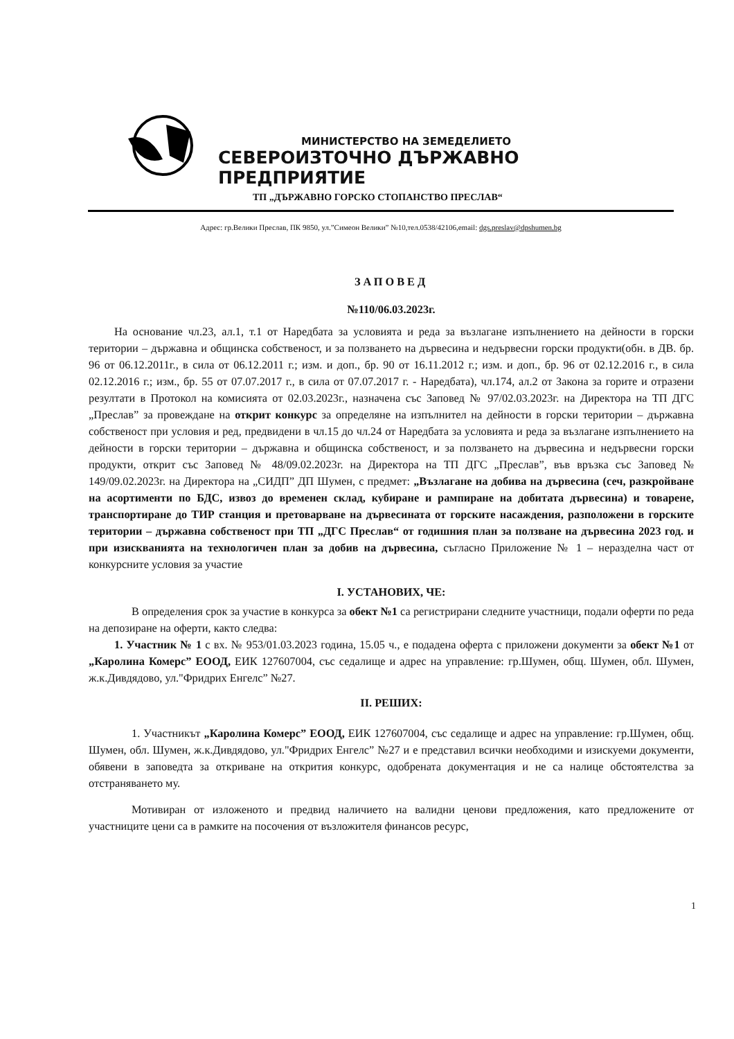МИНИСТЕРСТВО НА ЗЕМЕДЕЛИЕТО
СЕВЕРОИЗТОЧНО ДЪРЖАВНО ПРЕДПРИЯТИЕ
ТП „ДЪРЖАВНО ГОРСКО СТОПАНСТВО ПРЕСЛАВ“
Адрес: гр.Велики Преслав, ПК 9850, ул.”Симеон Велики” №10,тел.0538/42106,email: dgs.preslav@dpshumen.bg
ЗАПОВЕД
№110/06.03.2023г.
На основание чл.23, ал.1, т.1 от Наредбата за условията и реда за възлагане изпълнението на дейности в горски територии – държавна и общинска собственост, и за ползването на дървесина и недървесни горски продукти(обн. в ДВ. бр. 96 от 06.12.2011г., в сила от 06.12.2011 г.; изм. и доп., бр. 90 от 16.11.2012 г.; изм. и доп., бр. 96 от 02.12.2016 г., в сила 02.12.2016 г.; изм., бр. 55 от 07.07.2017 г., в сила от 07.07.2017 г. - Наредбата), чл.174, ал.2 от Закона за горите и отразени резултати в Протокол на комисията от 02.03.2023г., назначена със Заповед № 97/02.03.2023г. на Директора на ТП ДГС „Преслав” за провеждане на открит конкурс за определяне на изпълнител на дейности в горски територии – държавна собственост при условия и ред, предвидени в чл.15 до чл.24 от Наредбата за условията и реда за възлагане изпълнението на дейности в горски територии – държавна и общинска собственост, и за ползването на дървесина и недървесни горски продукти, открит със Заповед № 48/09.02.2023г. на Директора на ТП ДГС „Преслав”, във връзка със Заповед № 149/09.02.2023г. на Директора на „СИДП” ДП Шумен, с предмет: „Възлагане на добива на дървесина (сеч, разкройване на асортименти по БДС, извоз до временен склад, кубиране и рампиране на добитата дървесина) и товарене, транспортиране до ТИР станция и претоварване на дървесината от горските насаждения, разположени в горските територии – държавна собственост при ТП „ДГС Преслав“ от годишния план за ползване на дървесина 2023 год. и при изискванията на технологичен план за добив на дървесина, съгласно Приложение № 1 – неразделна част от конкурсните условия за участие
I. УСТАНОВИХ, ЧЕ:
В определения срок за участие в конкурса за обект №1 са регистрирани следните участници, подали оферти по реда на депозиране на оферти, както следва:
1. Участник № 1 с вх. № 953/01.03.2023 година, 15.05 ч., е подадена оферта с приложени документи за обект №1 от „Каролина Комерс” ЕООД, ЕИК 127607004, със седалище и адрес на управление: гр.Шумен, общ. Шумен, обл. Шумен, ж.к.Дивдядово, ул."Фридрих Енгелс” №27.
II. РЕШИХ:
1. Участникът „Каролина Комерс” ЕООД, ЕИК 127607004, със седалище и адрес на управление: гр.Шумен, общ. Шумен, обл. Шумен, ж.к.Дивдядово, ул."Фридрих Енгелс” №27 и е представил всички необходими и изискуеми документи, обявени в заповедта за откриване на открития конкурс, одобрената документация и не са налице обстоятелства за отстраняването му.
Мотивиран от изложеното и предвид наличието на валидни ценови предложения, като предложените от участниците цени са в рамките на посочения от възложителя финансов ресурс,
1